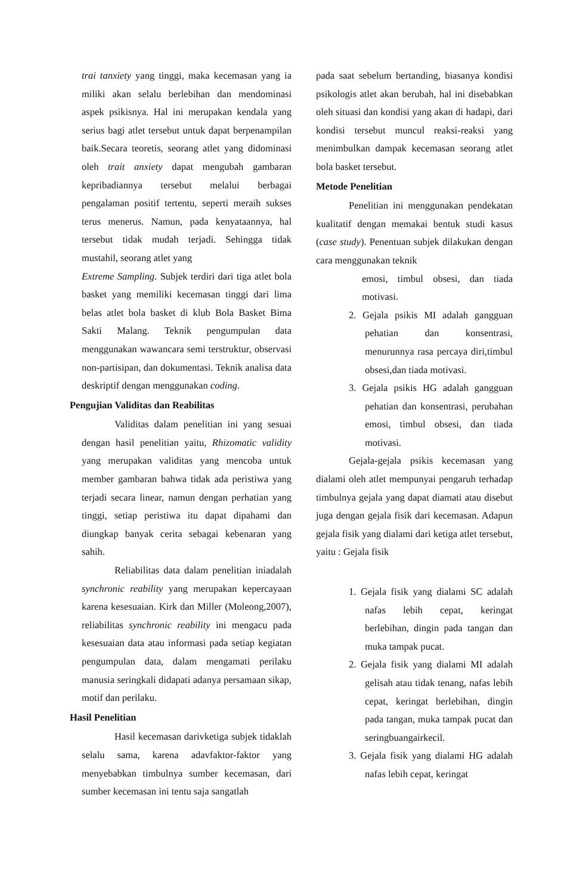trai tanxiety yang tinggi, maka kecemasan yang ia miliki akan selalu berlebihan dan mendominasi aspek psikisnya. Hal ini merupakan kendala yang serius bagi atlet tersebut untuk dapat berpenampilan baik.Secara teoretis, seorang atlet yang didominasi oleh trait anxiety dapat mengubah gambaran kepribadiannya tersebut melalui berbagai pengalaman positif tertentu, seperti meraih sukses terus menerus. Namun, pada kenyataannya, hal tersebut tidak mudah terjadi. Sehingga tidak mustahil, seorang atlet yang
Extreme Sampling. Subjek terdiri dari tiga atlet bola basket yang memiliki kecemasan tinggi dari lima belas atlet bola basket di klub Bola Basket Bima Sakti Malang. Teknik pengumpulan data menggunakan wawancara semi terstruktur, observasi non-partisipan, dan dokumentasi. Teknik analisa data deskriptif dengan menggunakan coding.
Pengujian Validitas dan Reabilitas
Validitas dalam penelitian ini yang sesuai dengan hasil penelitian yaitu, Rhizomatic validity yang merupakan validitas yang mencoba untuk member gambaran bahwa tidak ada peristiwa yang terjadi secara linear, namun dengan perhatian yang tinggi, setiap peristiwa itu dapat dipahami dan diungkap banyak cerita sebagai kebenaran yang sahih.
Reliabilitas data dalam penelitian iniadalah synchronic reability yang merupakan kepercayaan karena kesesuaian. Kirk dan Miller (Moleong,2007), reliabilitas synchronic reability ini mengacu pada kesesuaian data atau informasi pada setiap kegiatan pengumpulan data, dalam mengamati perilaku manusia seringkali didapati adanya persamaan sikap, motif dan perilaku.
Hasil Penelitian
Hasil kecemasan darivketiga subjek tidaklah selalu sama, karena adavfaktor-faktor yang menyebabkan timbulnya sumber kecemasan, dari sumber kecemasan ini tentu saja sangatlah
pada saat sebelum bertanding, biasanya kondisi psikologis atlet akan berubah, hal ini disebabkan oleh situasi dan kondisi yang akan di hadapi, dari kondisi tersebut muncul reaksi-reaksi yang menimbulkan dampak kecemasan seorang atlet bola basket tersebut.
Metode Penelitian
Penelitian ini menggunakan pendekatan kualitatif dengan memakai bentuk studi kasus (case study). Penentuan subjek dilakukan dengan cara menggunakan teknik
emosi, timbul obsesi, dan tiada motivasi.
2. Gejala psikis MI adalah gangguan pehatian dan konsentrasi, menurunnya rasa percaya diri,timbul obsesi,dan tiada motivasi.
3. Gejala psikis HG adalah gangguan pehatian dan konsentrasi, perubahan emosi, timbul obsesi, dan tiada motivasi.
Gejala-gejala psikis kecemasan yang dialami oleh atlet mempunyai pengaruh terhadap timbulnya gejala yang dapat diamati atau disebut juga dengan gejala fisik dari kecemasan. Adapun gejala fisik yang dialami dari ketiga atlet tersebut, yaitu : Gejala fisik
1. Gejala fisik yang dialami SC adalah nafas lebih cepat, keringat berlebihan, dingin pada tangan dan muka tampak pucat.
2. Gejala fisik yang dialami MI adalah gelisah atau tidak tenang, nafas lebih cepat, keringat berlebihan, dingin pada tangan, muka tampak pucat dan seringbuangairkecil.
3. Gejala fisik yang dialami HG adalah nafas lebih cepat, keringat